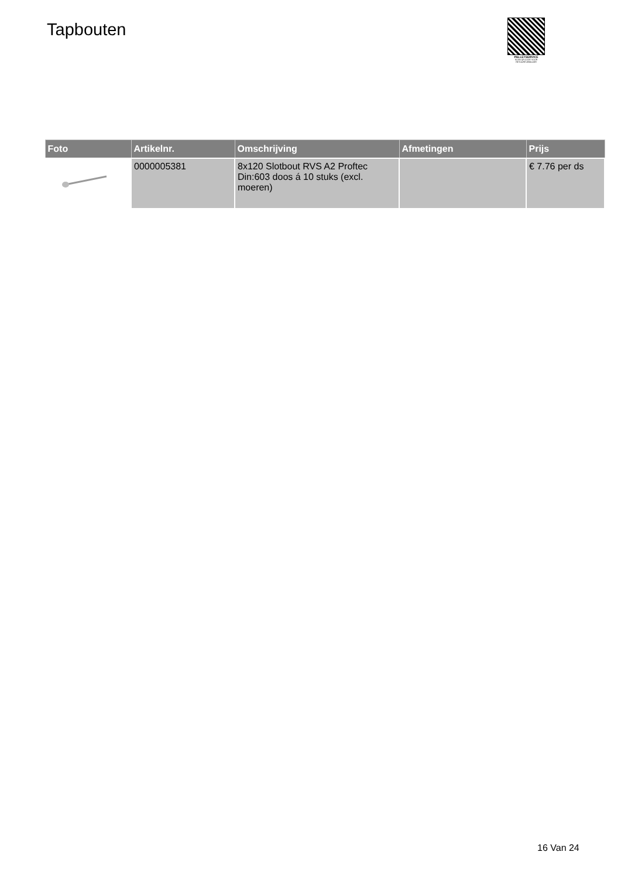Tapbouten
PALLETSERVICE
SCAN QR-CODE VOOR RETOURFORMULIER
| Foto | Artikelnr. | Omschrijving | Afmetingen | Prijs |
| --- | --- | --- | --- | --- |
| | 0000005381 | 8x120 Slotbout RVS A2 Proftec Din:603 doos á 10 stuks (excl. moeren) | | € 7.76 per ds |
16 Van 24